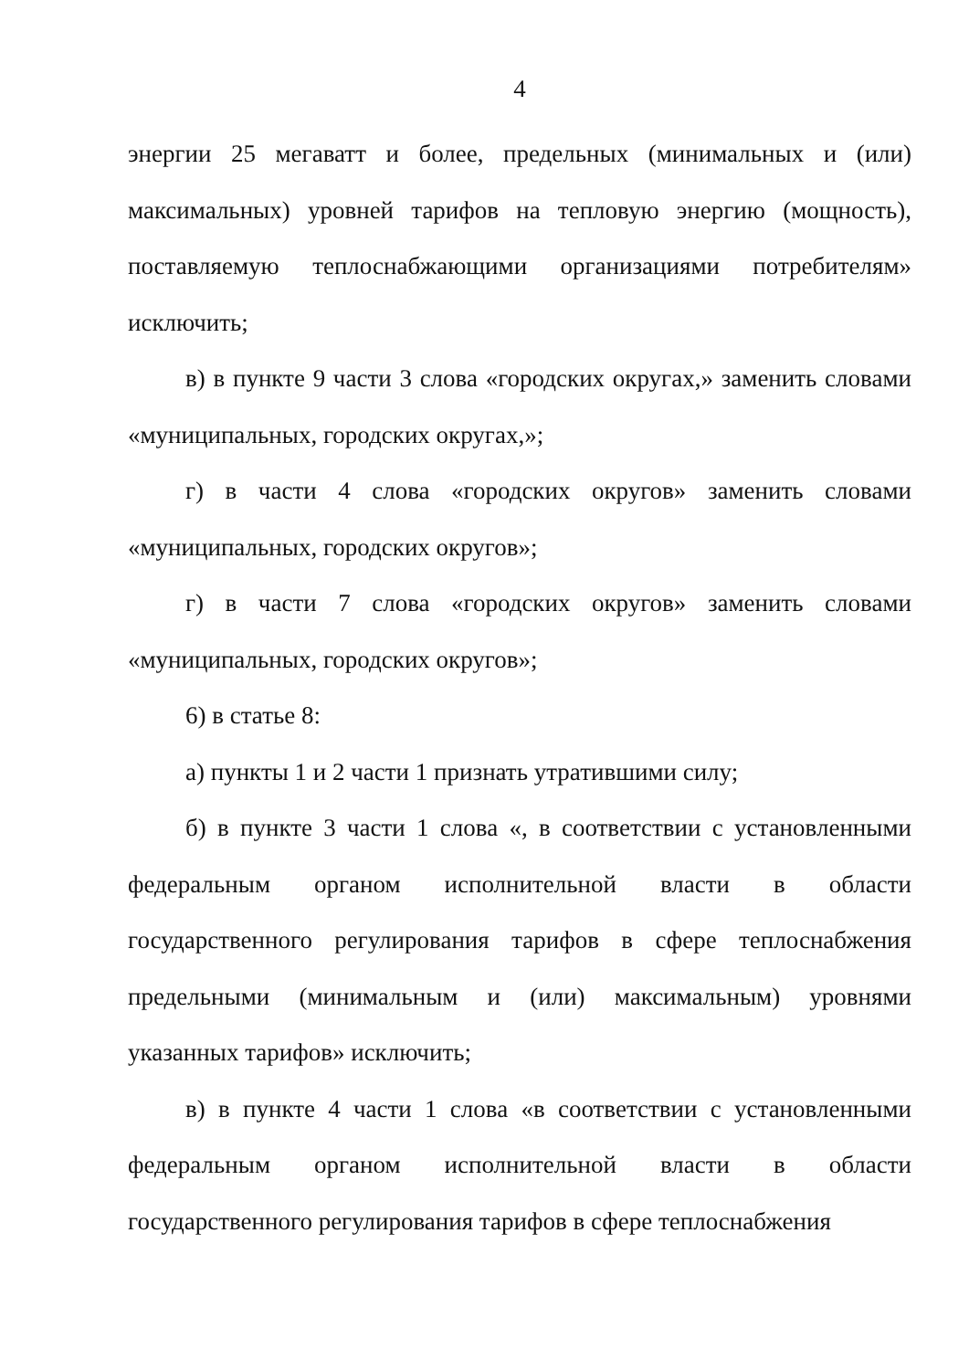4
энергии 25 мегаватт и более, предельных (минимальных и (или) максимальных) уровней тарифов на тепловую энергию (мощность), поставляемую теплоснабжающими организациями потребителям» исключить;
в) в пункте 9 части 3 слова «городских округах,» заменить словами «муниципальных, городских округах,»;
г) в части 4 слова «городских округов» заменить словами «муниципальных, городских округов»;
г) в части 7 слова «городских округов» заменить словами «муниципальных, городских округов»;
6) в статье 8:
а) пункты 1 и 2 части 1 признать утратившими силу;
б) в пункте 3 части 1 слова «, в соответствии с установленными федеральным органом исполнительной власти в области государственного регулирования тарифов в сфере теплоснабжения предельными (минимальным и (или) максимальным) уровнями указанных тарифов» исключить;
в) в пункте 4 части 1 слова «в соответствии с установленными федеральным органом исполнительной власти в области государственного регулирования тарифов в сфере теплоснабжения